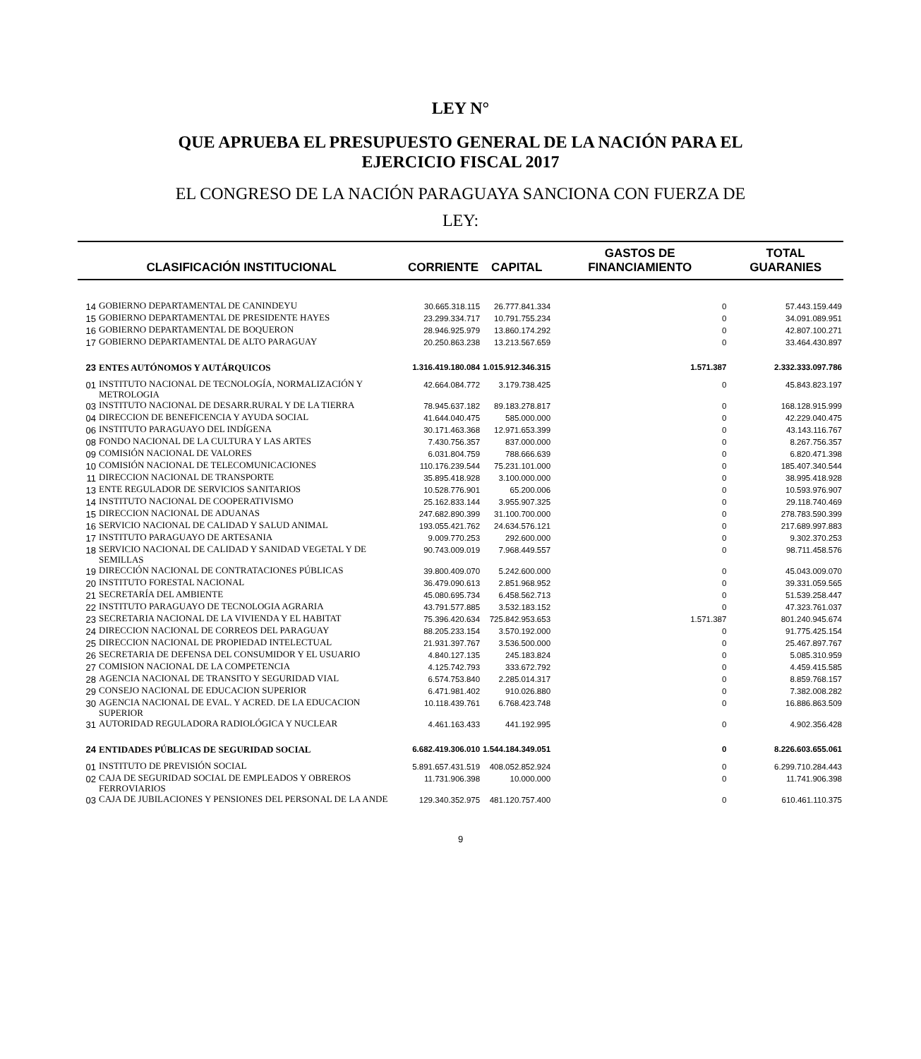LEY N°
QUE APRUEBA EL PRESUPUESTO GENERAL DE LA NACIÓN PARA EL
EJERCICIO FISCAL 2017
EL CONGRESO DE LA NACIÓN PARAGUAYA SANCIONA CON FUERZA DE
LEY:
| CLASIFICACIÓN INSTITUCIONAL | | CORRIENTE | CAPITAL | GASTOS DE FINANCIAMIENTO | TOTAL GUARANIES |
| --- | --- | --- | --- | --- | --- |
| 14 | GOBIERNO DEPARTAMENTAL DE CANINDEYU | 30.665.318.115 | 26.777.841.334 | 0 | 57.443.159.449 |
| 15 | GOBIERNO DEPARTAMENTAL DE PRESIDENTE HAYES | 23.299.334.717 | 10.791.755.234 | 0 | 34.091.089.951 |
| 16 | GOBIERNO DEPARTAMENTAL DE BOQUERON | 28.946.925.979 | 13.860.174.292 | 0 | 42.807.100.271 |
| 17 | GOBIERNO DEPARTAMENTAL DE ALTO PARAGUAY | 20.250.863.238 | 13.213.567.659 | 0 | 33.464.430.897 |
| 23 | ENTES AUTÓNOMOS Y AUTÁRQUICOS | 1.316.419.180.084 | 1.015.912.346.315 | 1.571.387 | 2.332.333.097.786 |
| 01 | INSTITUTO NACIONAL DE TECNOLOGÍA, NORMALIZACIÓN Y METROLOGIA | 42.664.084.772 | 3.179.738.425 | 0 | 45.843.823.197 |
| 03 | INSTITUTO NACIONAL DE DESARR.RURAL Y DE LA TIERRA | 78.945.637.182 | 89.183.278.817 | 0 | 168.128.915.999 |
| 04 | DIRECCION DE BENEFICENCIA Y AYUDA SOCIAL | 41.644.040.475 | 585.000.000 | 0 | 42.229.040.475 |
| 06 | INSTITUTO PARAGUAYO DEL INDÍGENA | 30.171.463.368 | 12.971.653.399 | 0 | 43.143.116.767 |
| 08 | FONDO NACIONAL DE LA CULTURA Y LAS ARTES | 7.430.756.357 | 837.000.000 | 0 | 8.267.756.357 |
| 09 | COMISIÓN NACIONAL DE VALORES | 6.031.804.759 | 788.666.639 | 0 | 6.820.471.398 |
| 10 | COMISIÓN NACIONAL DE TELECOMUNICACIONES | 110.176.239.544 | 75.231.101.000 | 0 | 185.407.340.544 |
| 11 | DIRECCION NACIONAL DE TRANSPORTE | 35.895.418.928 | 3.100.000.000 | 0 | 38.995.418.928 |
| 13 | ENTE REGULADOR DE SERVICIOS SANITARIOS | 10.528.776.901 | 65.200.006 | 0 | 10.593.976.907 |
| 14 | INSTITUTO NACIONAL DE COOPERATIVISMO | 25.162.833.144 | 3.955.907.325 | 0 | 29.118.740.469 |
| 15 | DIRECCION NACIONAL DE ADUANAS | 247.682.890.399 | 31.100.700.000 | 0 | 278.783.590.399 |
| 16 | SERVICIO NACIONAL DE CALIDAD Y SALUD ANIMAL | 193.055.421.762 | 24.634.576.121 | 0 | 217.689.997.883 |
| 17 | INSTITUTO PARAGUAYO DE ARTESANIA | 9.009.770.253 | 292.600.000 | 0 | 9.302.370.253 |
| 18 | SERVICIO NACIONAL DE CALIDAD Y SANIDAD VEGETAL Y DE SEMILLAS | 90.743.009.019 | 7.968.449.557 | 0 | 98.711.458.576 |
| 19 | DIRECCIÓN NACIONAL DE CONTRATACIONES PÚBLICAS | 39.800.409.070 | 5.242.600.000 | 0 | 45.043.009.070 |
| 20 | INSTITUTO FORESTAL NACIONAL | 36.479.090.613 | 2.851.968.952 | 0 | 39.331.059.565 |
| 21 | SECRETARÍA DEL AMBIENTE | 45.080.695.734 | 6.458.562.713 | 0 | 51.539.258.447 |
| 22 | INSTITUTO PARAGUAYO DE TECNOLOGIA AGRARIA | 43.791.577.885 | 3.532.183.152 | 0 | 47.323.761.037 |
| 23 | SECRETARIA NACIONAL DE LA VIVIENDA Y EL HABITAT | 75.396.420.634 | 725.842.953.653 | 1.571.387 | 801.240.945.674 |
| 24 | DIRECCION NACIONAL DE CORREOS DEL PARAGUAY | 88.205.233.154 | 3.570.192.000 | 0 | 91.775.425.154 |
| 25 | DIRECCION NACIONAL DE PROPIEDAD INTELECTUAL | 21.931.397.767 | 3.536.500.000 | 0 | 25.467.897.767 |
| 26 | SECRETARIA DE DEFENSA DEL CONSUMIDOR Y EL USUARIO | 4.840.127.135 | 245.183.824 | 0 | 5.085.310.959 |
| 27 | COMISION NACIONAL DE LA COMPETENCIA | 4.125.742.793 | 333.672.792 | 0 | 4.459.415.585 |
| 28 | AGENCIA NACIONAL DE TRANSITO Y SEGURIDAD VIAL | 6.574.753.840 | 2.285.014.317 | 0 | 8.859.768.157 |
| 29 | CONSEJO NACIONAL DE EDUCACION SUPERIOR | 6.471.981.402 | 910.026.880 | 0 | 7.382.008.282 |
| 30 | AGENCIA NACIONAL DE EVAL. Y ACRED. DE LA EDUCACION SUPERIOR | 10.118.439.761 | 6.768.423.748 | 0 | 16.886.863.509 |
| 31 | AUTORIDAD REGULADORA RADIOLÓGICA Y NUCLEAR | 4.461.163.433 | 441.192.995 | 0 | 4.902.356.428 |
| 24 | ENTIDADES PÚBLICAS DE SEGURIDAD SOCIAL | 6.682.419.306.010 | 1.544.184.349.051 | 0 | 8.226.603.655.061 |
| 01 | INSTITUTO DE PREVISIÓN SOCIAL | 5.891.657.431.519 | 408.052.852.924 | 0 | 6.299.710.284.443 |
| 02 | CAJA DE SEGURIDAD SOCIAL DE EMPLEADOS Y OBREROS FERROVIARIOS | 11.731.906.398 | 10.000.000 | 0 | 11.741.906.398 |
| 03 | CAJA DE JUBILACIONES Y PENSIONES DEL PERSONAL DE LA ANDE | 129.340.352.975 | 481.120.757.400 | 0 | 610.461.110.375 |
9